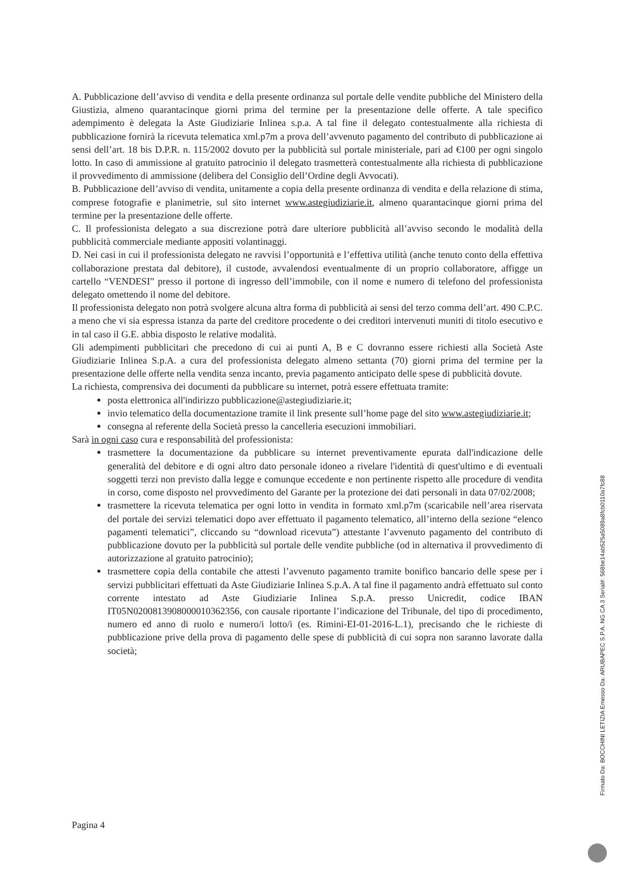A. Pubblicazione dell’avviso di vendita e della presente ordinanza sul portale delle vendite pubbliche del Ministero della Giustizia, almeno quarantacinque giorni prima del termine per la presentazione delle offerte. A tale specifico adempimento è delegata la Aste Giudiziarie Inlinea s.p.a. A tal fine il delegato contestualmente alla richiesta di pubblicazione fornirà la ricevuta telematica xml.p7m a prova dell’avvenuto pagamento del contributo di pubblicazione ai sensi dell’art. 18 bis D.P.R. n. 115/2002 dovuto per la pubblicità sul portale ministeriale, pari ad €100 per ogni singolo lotto. In caso di ammissione al gratuito patrocinio il delegato trasmetterà contestualmente alla richiesta di pubblicazione il provvedimento di ammissione (delibera del Consiglio dell’Ordine degli Avvocati).
B. Pubblicazione dell’avviso di vendita, unitamente a copia della presente ordinanza di vendita e della relazione di stima, comprese fotografie e planimetrie, sul sito internet www.astegiudiziarie.it, almeno quarantacinque giorni prima del termine per la presentazione delle offerte.
C. Il professionista delegato a sua discrezione potrà dare ulteriore pubblicità all’avviso secondo le modalità della pubblicità commerciale mediante appositi volantinaggi.
D. Nei casi in cui il professionista delegato ne ravvisi l’opportunità e l’effettiva utilità (anche tenuto conto della effettiva collaborazione prestata dal debitore), il custode, avvalendosi eventualmente di un proprio collaboratore, affigge un cartello “VENDESI” presso il portone di ingresso dell’immobile, con il nome e numero di telefono del professionista delegato omettendo il nome del debitore.
Il professionista delegato non potrà svolgere alcuna altra forma di pubblicità ai sensi del terzo comma dell’art. 490 C.P.C. a meno che vi sia espressa istanza da parte del creditore procedente o dei creditori intervenuti muniti di titolo esecutivo e in tal caso il G.E. abbia disposto le relative modalità.
Gli adempimenti pubblicitari che precedono di cui ai punti A, B e C dovranno essere richiesti alla Società Aste Giudiziarie Inlinea S.p.A. a cura del professionista delegato almeno settanta (70) giorni prima del termine per la presentazione delle offerte nella vendita senza incanto, previa pagamento anticipato delle spese di pubblicità dovute.
La richiesta, comprensiva dei documenti da pubblicare su internet, potrà essere effettuata tramite:
posta elettronica all'indirizzo pubblicazione@astegiudiziarie.it;
invio telematico della documentazione tramite il link presente sull’home page del sito www.astegiudiziarie.it;
consegna al referente della Società presso la cancelleria esecuzioni immobiliari.
Sarà in ogni caso cura e responsabilità del professionista:
trasmettere la documentazione da pubblicare su internet preventivamente epurata dall'indicazione delle generalità del debitore e di ogni altro dato personale idoneo a rivelare l'identità di quest'ultimo e di eventuali soggetti terzi non previsto dalla legge e comunque eccedente e non pertinente rispetto alle procedure di vendita in corso, come disposto nel provvedimento del Garante per la protezione dei dati personali in data 07/02/2008;
trasmettere la ricevuta telematica per ogni lotto in vendita in formato xml.p7m (scaricabile nell’area riservata del portale dei servizi telematici dopo aver effettuato il pagamento telematico, all’interno della sezione “elenco pagamenti telematici”, cliccando su “download ricevuta”) attestante l’avvenuto pagamento del contributo di pubblicazione dovuto per la pubblicità sul portale delle vendite pubbliche (od in alternativa il provvedimento di autorizzazione al gratuito patrocinio);
trasmettere copia della contabile che attesti l’avvenuto pagamento tramite bonifico bancario delle spese per i servizi pubblicitari effettuati da Aste Giudiziarie Inlinea S.p.A. A tal fine il pagamento andrà effettuato sul conto corrente intestato ad Aste Giudiziarie Inlinea S.p.A. presso Unicredit, codice IBAN IT05N0200813908000010362356, con causale riportante l’indicazione del Tribunale, del tipo di procedimento, numero ed anno di ruolo e numero/i lotto/i (es. Rimini-EI-01-2016-L.1), precisando che le richieste di pubblicazione prive della prova di pagamento delle spese di pubblicità di cui sopra non saranno lavorate dalla società;
Pagina 4
Firmato Da: BOCCHINI LETIZIA Emesso Da: ARUBAPEC S.P.A. NG CA 3 Serial#: 568be14ab525a5089a8fcb0110a7fc88